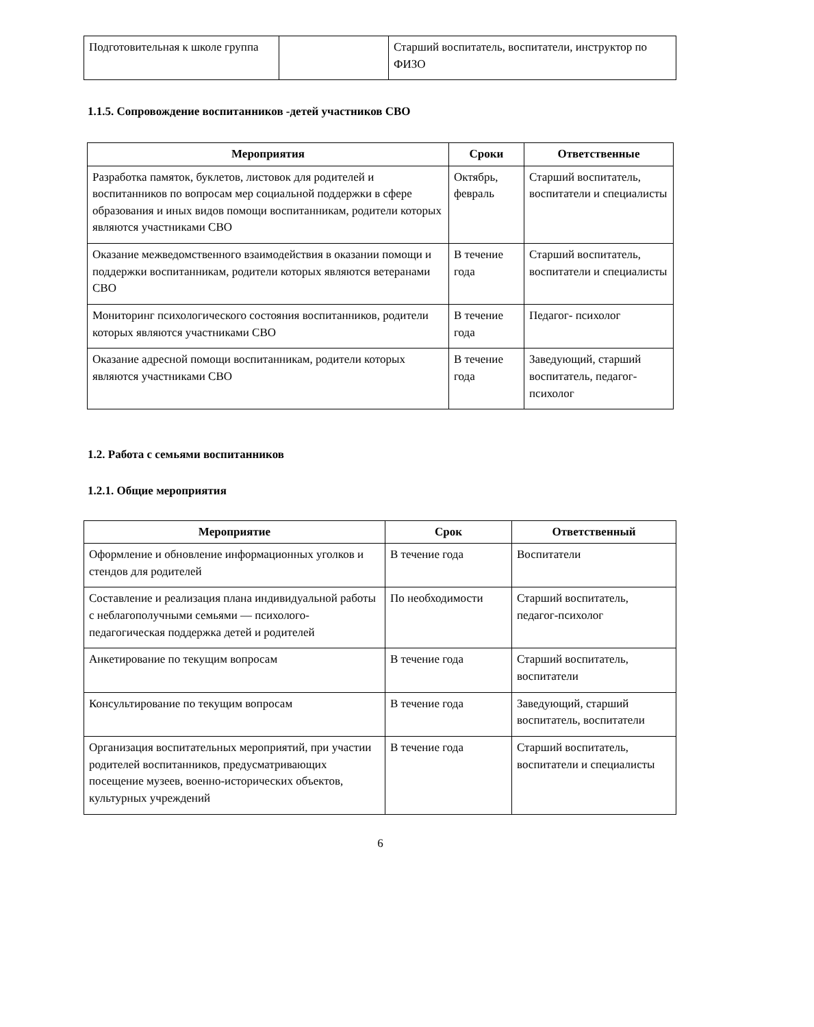| Подготовительная к школе группа | | Старший воспитатель, воспитатели, инструктор по ФИЗО |
1.1.5. Сопровождение воспитанников -детей участников СВО
| Мероприятия | Сроки | Ответственные |
| --- | --- | --- |
| Разработка памяток, буклетов, листовок для родителей и воспитанников по вопросам мер социальной поддержки в сфере образования и иных видов помощи воспитанникам, родители которых являются участниками СВО | Октябрь, февраль | Старший воспитатель, воспитатели и специалисты |
| Оказание межведомственного взаимодействия в оказании помощи и поддержки воспитанникам, родители которых являются ветеранами СВО | В течение года | Старший воспитатель, воспитатели и специалисты |
| Мониторинг психологического состояния воспитанников, родители которых являются участниками СВО | В течение года | Педагог- психолог |
| Оказание адресной помощи воспитанникам, родители которых являются участниками СВО | В течение года | Заведующий, старший воспитатель, педагог- психолог |
1.2. Работа с семьями воспитанников
1.2.1. Общие мероприятия
| Мероприятие | Срок | Ответственный |
| --- | --- | --- |
| Оформление и обновление информационных уголков и стендов для родителей | В течение года | Воспитатели |
| Составление и реализация плана индивидуальной работы с неблагополучными семьями — психолого-педагогическая поддержка детей и родителей | По необходимости | Старший воспитатель, педагог-психолог |
| Анкетирование по текущим вопросам | В течение года | Старший воспитатель, воспитатели |
| Консультирование по текущим вопросам | В течение года | Заведующий, старший воспитатель, воспитатели |
| Организация воспитательных мероприятий, при участии родителей воспитанников, предусматривающих посещение музеев, военно-исторических объектов, культурных учреждений | В течение года | Старший воспитатель, воспитатели и специалисты |
6